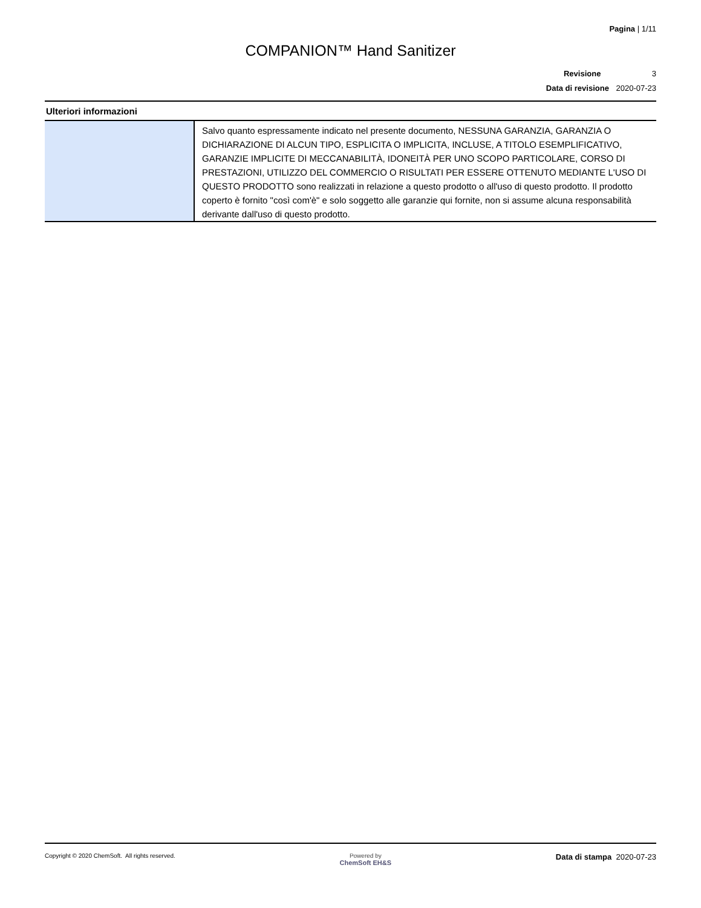Pagina | 1/11
COMPANION™ Hand Sanitizer
Revisione 3
Data di revisione 2020-07-23
Ulteriori informazioni
| | Salvo quanto espressamente indicato nel presente documento, NESSUNA GARANZIA, GARANZIA O DICHIARAZIONE DI ALCUN TIPO, ESPLICITA O IMPLICITA, INCLUSE, A TITOLO ESEMPLIFICATIVO, GARANZIE IMPLICITE DI MECCANABILITÀ, IDONEITÀ PER UNO SCOPO PARTICOLARE, CORSO DI PRESTAZIONI, UTILIZZO DEL COMMERCIO O RISULTATI PER ESSERE OTTENUTO MEDIANTE L'USO DI QUESTO PRODOTTO sono realizzati in relazione a questo prodotto o all'uso di questo prodotto. Il prodotto coperto è fornito "così com'è" e solo soggetto alle garanzie qui fornite, non si assume alcuna responsabilità derivante dall'uso di questo prodotto. |
Copyright © 2020 ChemSoft. All rights reserved.
Powered by
ChemSoft EH&S
Data di stampa 2020-07-23